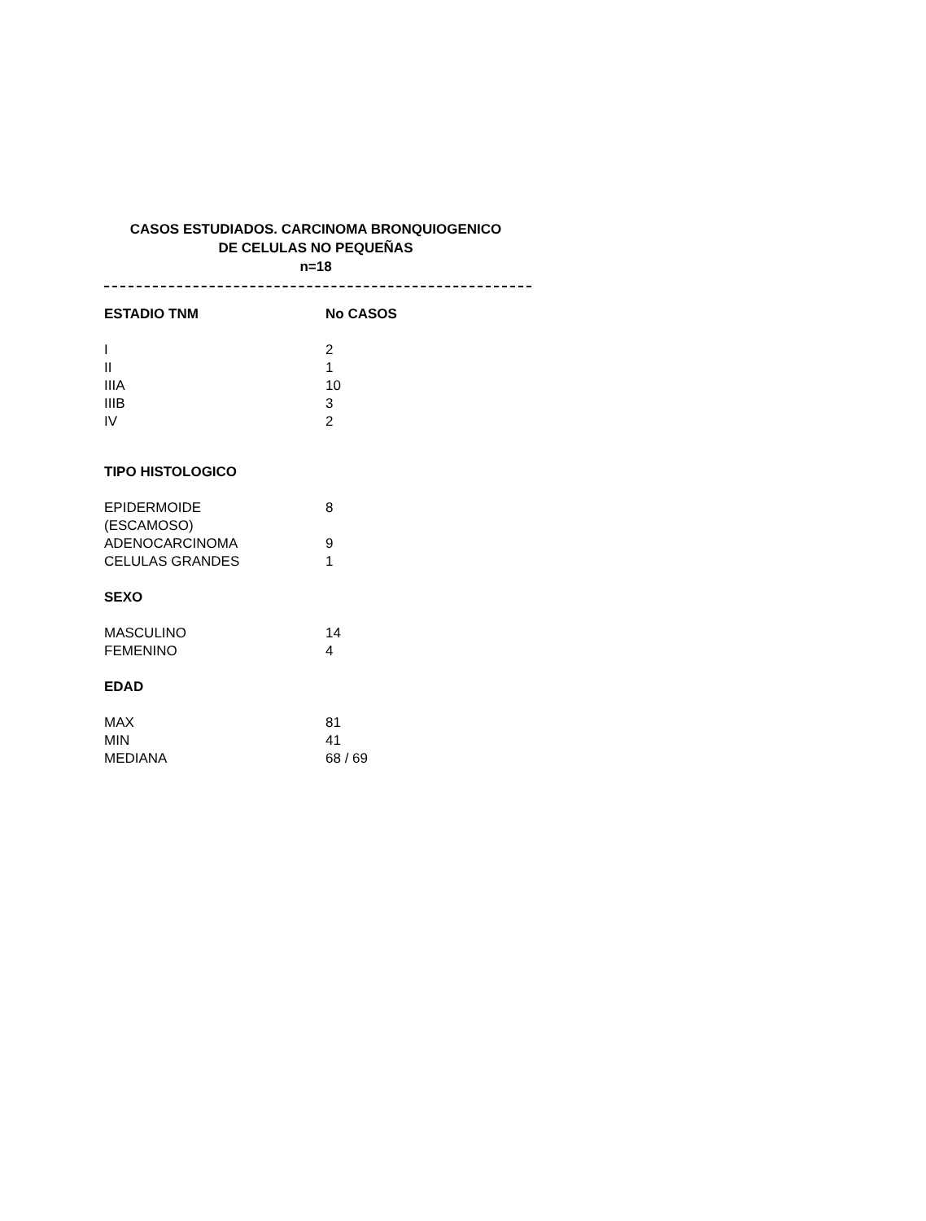CASOS ESTUDIADOS. CARCINOMA BRONQUIOGENICO
DE CELULAS NO PEQUEÑAS
n=18
| ESTADIO TNM | No CASOS |
| --- | --- |
| I | 2 |
| II | 1 |
| IIIA | 10 |
| IIIB | 3 |
| IV | 2 |
| TIPO HISTOLOGICO | |
| EPIDERMOIDE (ESCAMOSO) | 8 |
| ADENOCARCINOMA | 9 |
| CELULAS GRANDES | 1 |
| SEXO | |
| MASCULINO | 14 |
| FEMENINO | 4 |
| EDAD | |
| MAX | 81 |
| MIN | 41 |
| MEDIANA | 68 / 69 |